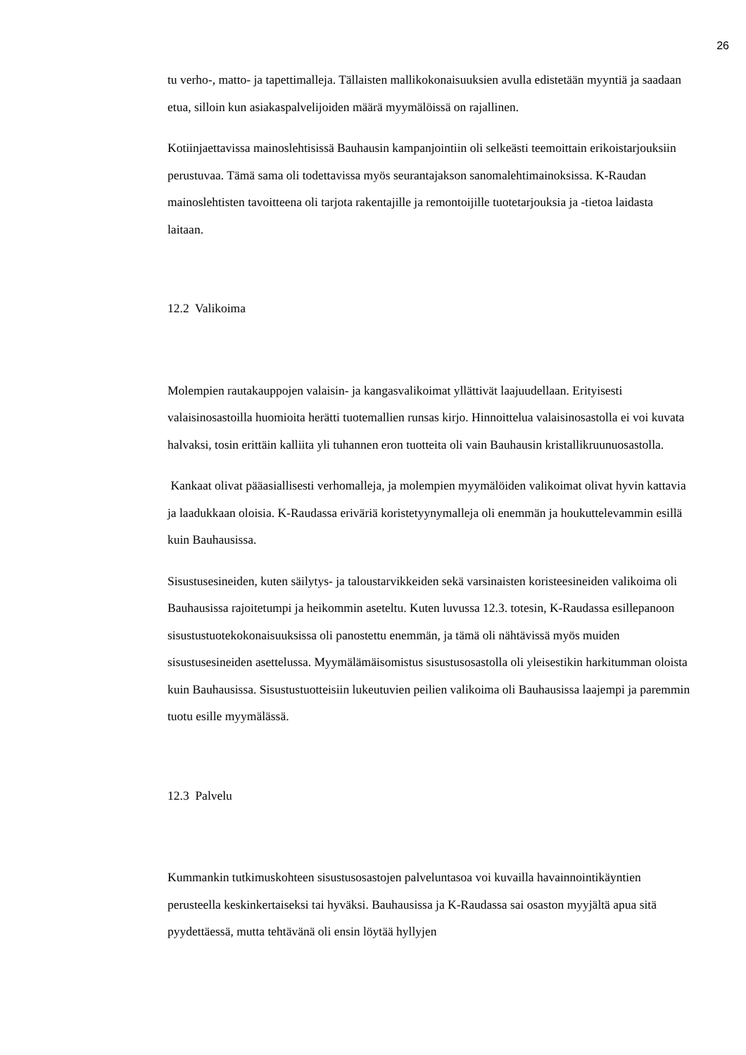26
tu verho-, matto- ja tapettimalleja. Tällaisten mallikokonaisuuksien avulla edistetään myyntiä ja saadaan etua, silloin kun asiakaspalvelijoiden määrä myymälöissä on rajallinen.
Kotiinjaettavissa mainoslehtisissä Bauhausin kampanjointiin oli selkeästi teemoittain erikoistarjouksiin perustuvaa. Tämä sama oli todettavissa myös seurantajakson sanomalehtimainoksissa. K-Raudan mainoslehtisten tavoitteena oli tarjota rakentajille ja remontoijille tuotetarjouksia ja -tietoa laidasta laitaan.
12.2 Valikoima
Molempien rautakauppojen valaisin- ja kangasvalikoimat yllättivät laajuudellaan. Erityisesti valaisinosastoilla huomioita herätti tuotemallien runsas kirjo. Hinnoittelua valaisinosastolla ei voi kuvata halvaksi, tosin erittäin kalliita yli tuhannen eron tuotteita oli vain Bauhausin kristallikruunuosastolla.
Kankaat olivat pääasiallisesti verhomalleja, ja molempien myymälöiden valikoimat olivat hyvin kattavia ja laadukkaan oloisia. K-Raudassa eriväriä koristetyynymalleja oli enemmän ja houkuttelevammin esillä kuin Bauhausissa.
Sisustusesineiden, kuten säilytys- ja taloustarvikkeiden sekä varsinaisten koristeesineiden valikoima oli Bauhausissa rajoitetumpi ja heikommin aseteltu. Kuten luvussa 12.3. totesin, K-Raudassa esillepanoon sisustustuotekokonaisuuksissa oli panostettu enemmän, ja tämä oli nähtävissä myös muiden sisustusesineiden asettelussa. Myymälämäisomistus sisustusosastolla oli yleisestikin harkitumman oloista kuin Bauhausissa. Sisustustuotteisiin lukeutuvien peilien valikoima oli Bauhausissa laajempi ja paremmin tuotu esille myymälässä.
12.3 Palvelu
Kummankin tutkimuskohteen sisustusosastojen palveluntasoa voi kuvailla havainnointikäyntien perusteella keskinkertaiseksi tai hyväksi. Bauhausissa ja K-Raudassa sai osaston myyjältä apua sitä pyydettäessä, mutta tehtävänä oli ensin löytää hyllyjen